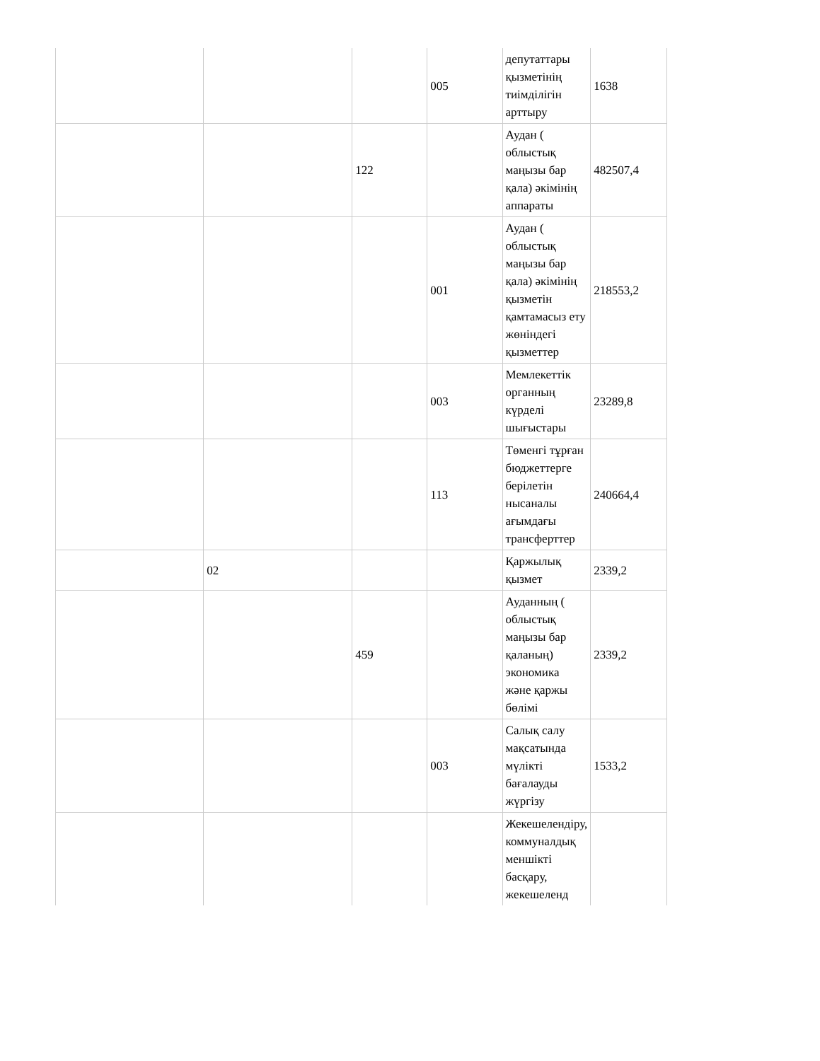| | | | 005 | депутаттары қызметінің тиімділігін арттыру | 1638 |
| | | 122 | | Аудан ( облыстық маңызы бар қала) әкімінің аппараты | 482507,4 |
| | | | 001 | Аудан ( облыстық маңызы бар қала) әкімінің қызметін қамтамасыз ету жөніндегі қызметтер | 218553,2 |
| | | | 003 | Мемлекеттік органның күрделі шығыстары | 23289,8 |
| | | | 113 | Төменгі тұрған бюджеттерге берілетін нысаналы ағымдағы трансферттер | 240664,4 |
| | 02 | | | Қаржылық қызмет | 2339,2 |
| | | 459 | | Ауданның ( облыстық маңызы бар қаланың) экономика және қаржы бөлімі | 2339,2 |
| | | | 003 | Салық салу мақсатында мүлікті бағалауды жүргізу | 1533,2 |
| | | | | Жекешелендіру, коммуналдық меншікті басқару, жекешеленд | |